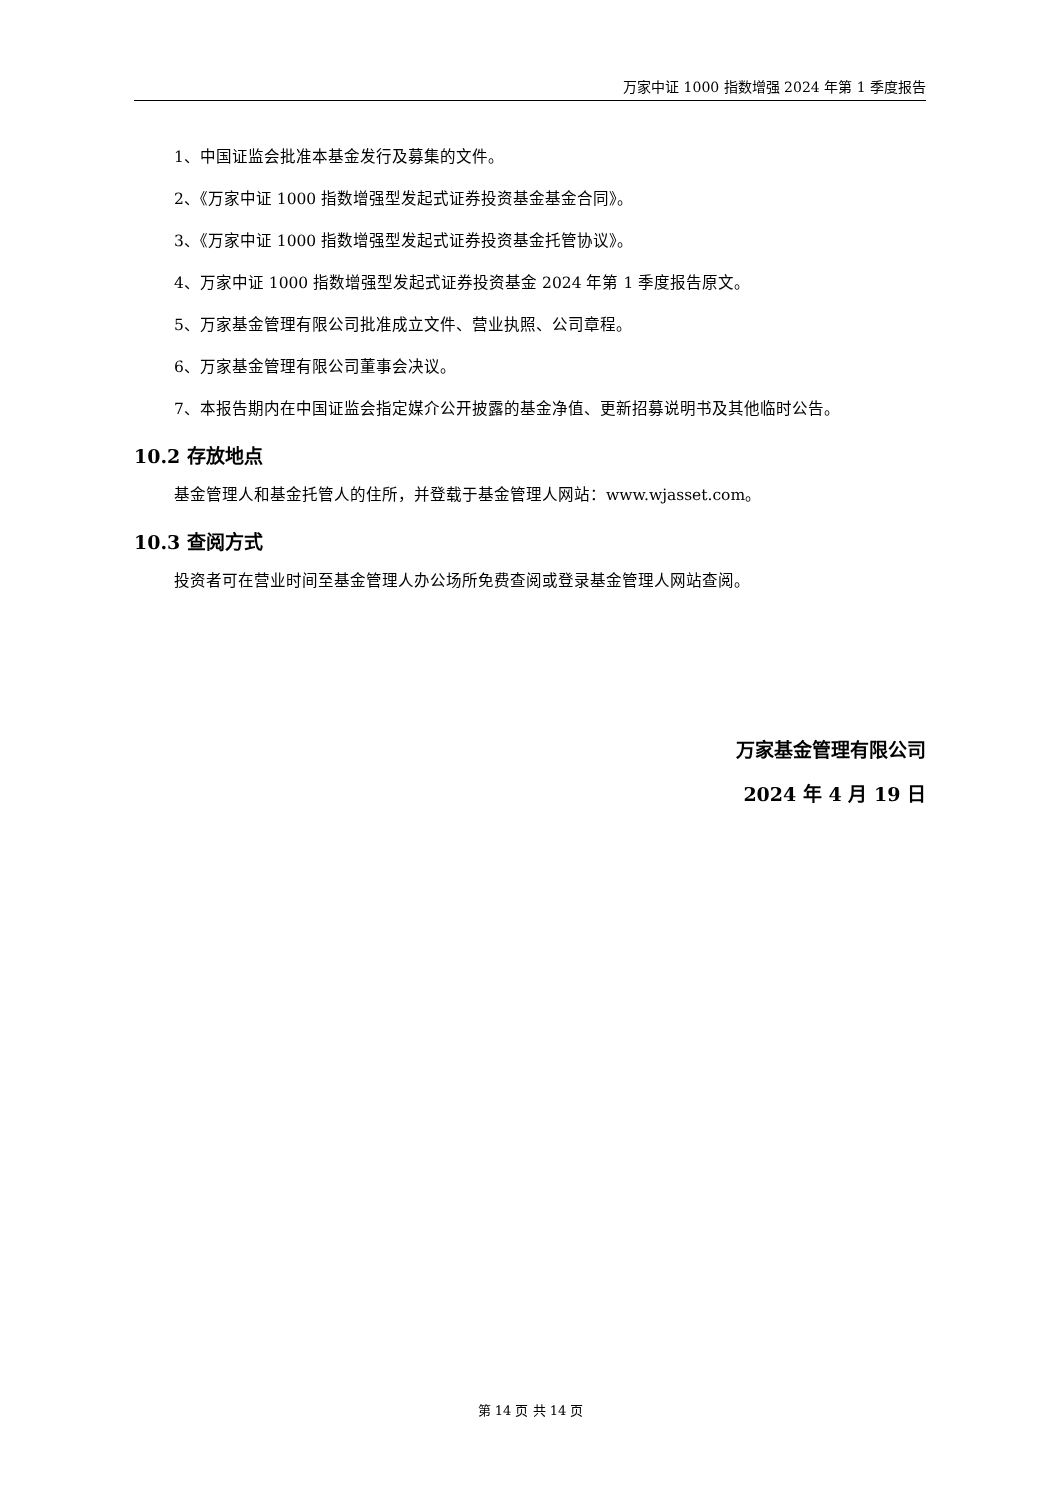万家中证 1000 指数增强 2024 年第 1 季度报告
1、中国证监会批准本基金发行及募集的文件。
2、《万家中证 1000 指数增强型发起式证券投资基金基金合同》。
3、《万家中证 1000 指数增强型发起式证券投资基金托管协议》。
4、万家中证 1000 指数增强型发起式证券投资基金 2024 年第 1 季度报告原文。
5、万家基金管理有限公司批准成立文件、营业执照、公司章程。
6、万家基金管理有限公司董事会决议。
7、本报告期内在中国证监会指定媒介公开披露的基金净值、更新招募说明书及其他临时公告。
10.2 存放地点
基金管理人和基金托管人的住所，并登载于基金管理人网站：www.wjasset.com。
10.3 查阅方式
投资者可在营业时间至基金管理人办公场所免费查阅或登录基金管理人网站查阅。
万家基金管理有限公司
2024 年 4 月 19 日
第 14 页 共 14 页